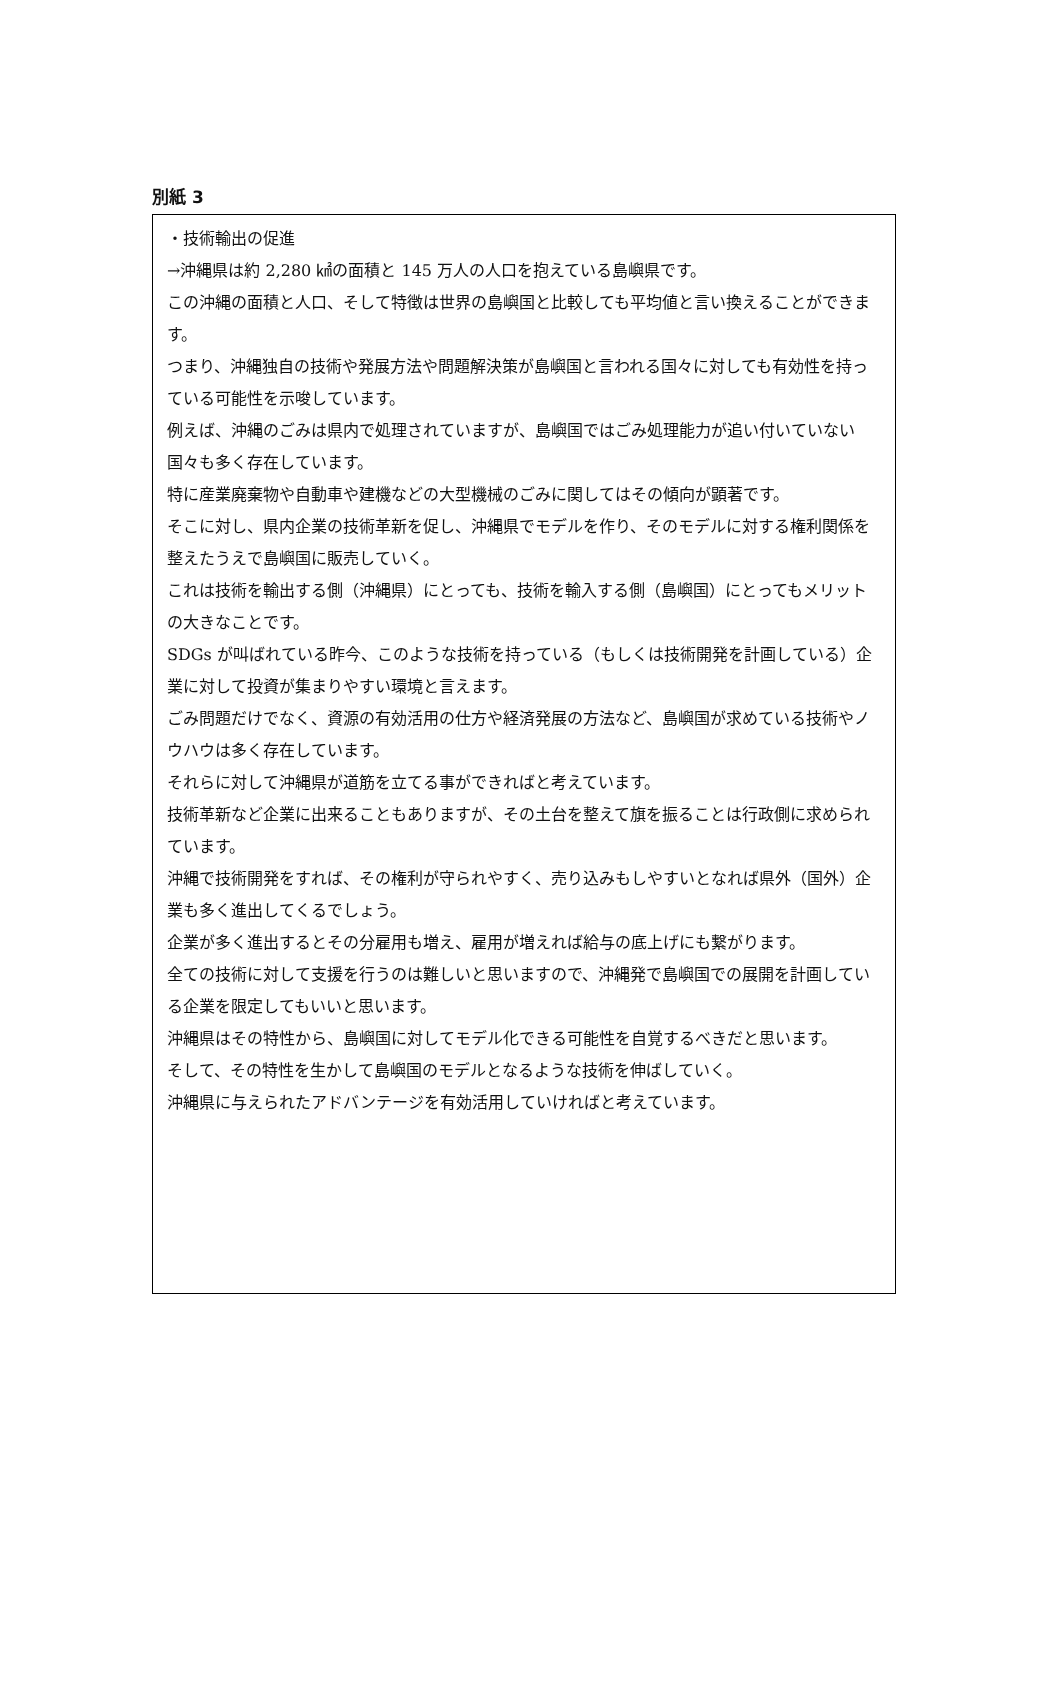別紙 3
・技術輸出の促進
→沖縄県は約 2,280 ㎢の面積と 145 万人の人口を抱えている島嶼県です。
この沖縄の面積と人口、そして特徴は世界の島嶼国と比較しても平均値と言い換えることができます。
つまり、沖縄独自の技術や発展方法や問題解決策が島嶼国と言われる国々に対しても有効性を持っている可能性を示唆しています。
例えば、沖縄のごみは県内で処理されていますが、島嶼国ではごみ処理能力が追い付いていない国々も多く存在しています。
特に産業廃棄物や自動車や建機などの大型機械のごみに関してはその傾向が顕著です。
そこに対し、県内企業の技術革新を促し、沖縄県でモデルを作り、そのモデルに対する権利関係を整えたうえで島嶼国に販売していく。
これは技術を輸出する側（沖縄県）にとっても、技術を輸入する側（島嶼国）にとってもメリットの大きなことです。
SDGs が叫ばれている昨今、このような技術を持っている（もしくは技術開発を計画している）企業に対して投資が集まりやすい環境と言えます。
ごみ問題だけでなく、資源の有効活用の仕方や経済発展の方法など、島嶼国が求めている技術やノウハウは多く存在しています。
それらに対して沖縄県が道筋を立てる事ができればと考えています。
技術革新など企業に出来ることもありますが、その土台を整えて旗を振ることは行政側に求められています。
沖縄で技術開発をすれば、その権利が守られやすく、売り込みもしやすいとなれば県外（国外）企業も多く進出してくるでしょう。
企業が多く進出するとその分雇用も増え、雇用が増えれば給与の底上げにも繋がります。
全ての技術に対して支援を行うのは難しいと思いますので、沖縄発で島嶼国での展開を計画している企業を限定してもいいと思います。
沖縄県はその特性から、島嶼国に対してモデル化できる可能性を自覚するべきだと思います。
そして、その特性を生かして島嶼国のモデルとなるような技術を伸ばしていく。
沖縄県に与えられたアドバンテージを有効活用していければと考えています。